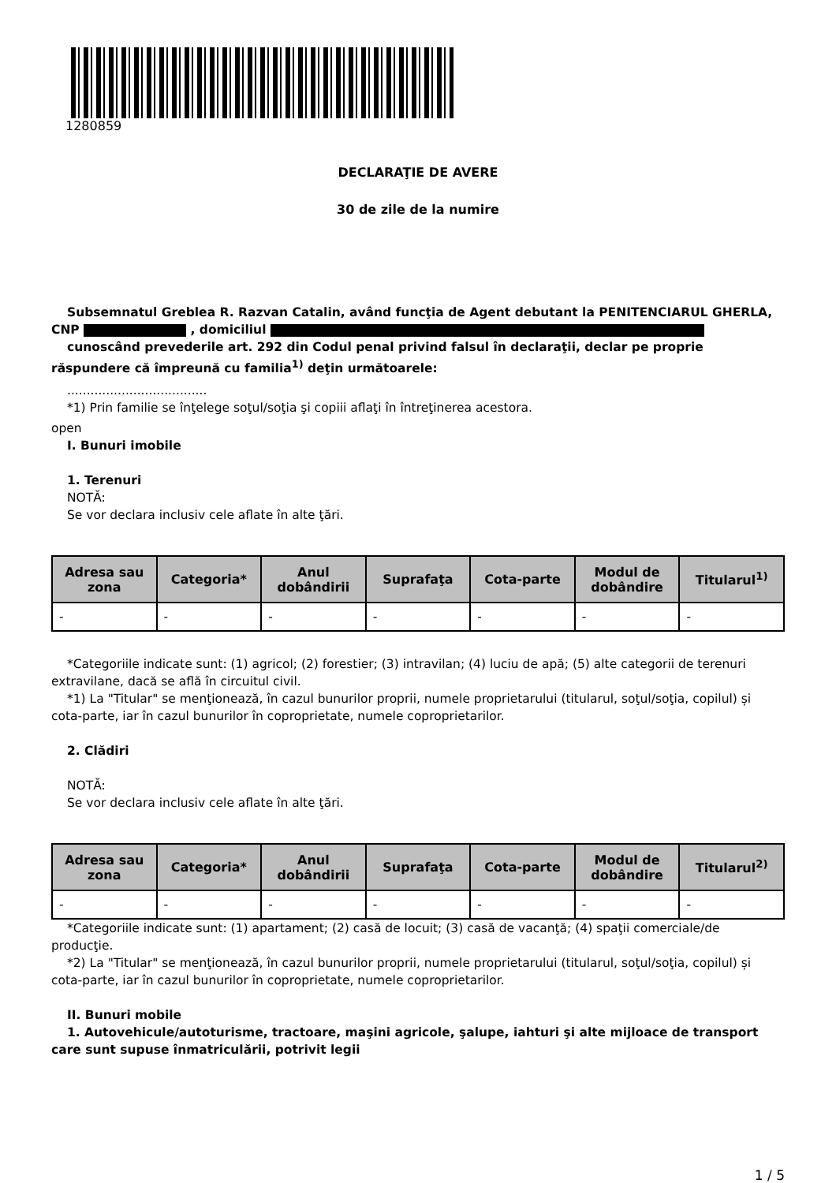1280859
DECLARAŢIE DE AVERE
30 de zile de la numire
Subsemnatul Greblea R. Razvan Catalin, având funcţia de Agent debutant la PENITENCIARUL GHERLA, CNP , domiciliul
cunoscând prevederile art. 292 din Codul penal privind falsul în declaraţii, declar pe proprie răspundere că împreună cu familia<sup>1)</sup> deţin următoarele:
....................................
*1) Prin familie se înţelege soţul/soţia şi copiii aflaţi în întreţinerea acestora.
open
I. Bunuri imobile
1. Terenuri
NOTĂ:
Se vor declara inclusiv cele aflate în alte ţări.
| Adresa sau zona | Categoria* | Anul dobândirii | Suprafaţa | Cota-parte | Modul de dobândire | Titularul<sup>1)</sup> |
| --- | --- | --- | --- | --- | --- | --- |
| - | - | - | - | - | - | - |
*Categoriile indicate sunt: (1) agricol; (2) forestier; (3) intravilan; (4) luciu de apă; (5) alte categorii de terenuri extravilane, dacă se află în circuitul civil.
*1) La "Titular" se menţionează, în cazul bunurilor proprii, numele proprietarului (titularul, soţul/soţia, copilul) și cota-parte, iar în cazul bunurilor în coproprietate, numele coproprietarilor.
2. Clădiri
NOTĂ:
Se vor declara inclusiv cele aflate în alte ţări.
| Adresa sau zona | Categoria* | Anul dobândirii | Suprafaţa | Cota-parte | Modul de dobândire | Titularul<sup>2)</sup> |
| --- | --- | --- | --- | --- | --- | --- |
| - | - | - | - | - | - | - |
*Categoriile indicate sunt: (1) apartament; (2) casă de locuit; (3) casă de vacanţă; (4) spaţii comerciale/de producţie.
*2) La "Titular" se menţionează, în cazul bunurilor proprii, numele proprietarului (titularul, soţul/soţia, copilul) și cota-parte, iar în cazul bunurilor în coproprietate, numele coproprietarilor.
II. Bunuri mobile
1. Autovehicule/autoturisme, tractoare, maşini agricole, şalupe, iahturi şi alte mijloace de transport care sunt supuse înmatriculării, potrivit legii
1 / 5